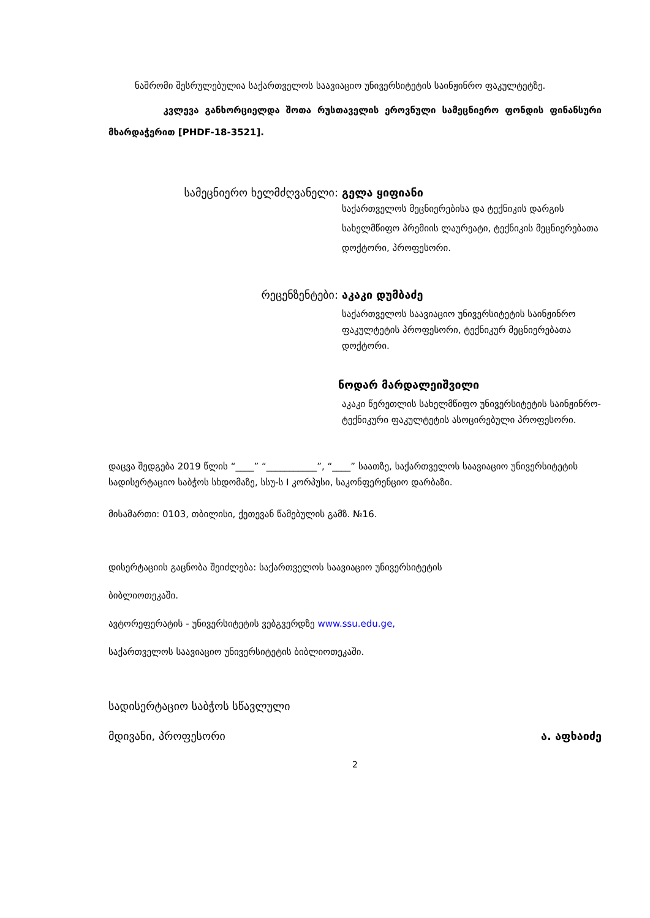ნაშრომი შესრულებულია საქართველოს საავიაციო უნივერსიტეტის საინჟინრო ფაკულტეტზე.
კვლევა განხორციელდა შოთა რუსთაველის ეროვნული სამეცნიერო ფონდის ფინანსური მხარდაჭერით [PHDF-18-3521].
სამეცნიერო ხელმძღვანელი: გელა ყიფიანი
საქართველოს მეცნიერებისა და ტექნიკის დარგის სახელმწიფო პრემიის ლაურეატი, ტექნიკის მეცნიერებათა დოქტორი, პროფესორი.
რეცენზენტები: აკაკი დუმბაძე
საქართველოს საავიაციო უნივერსიტეტის საინჟინრო ფაკულტეტის პროფესორი, ტექნიკურ მეცნიერებათა დოქტორი.
ნოდარ მარდალეიშვილი
აკაკი წერეთლის სახელმწიფო უნივერსიტეტის საინჟინრო-ტექნიკური ფაკულტეტის ასოცირებული პროფესორი.
დაცვა შედგება 2019 წლის “____” “___________”, “____” საათზე, საქართველოს საავიაციო უნივერსიტეტის სადისერტაციო საბჭოს სხდომაზე, სსუ-ს I კორპუსი, საკონფერენციო დარბაზი.
მისამართი: 0103, თბილისი, ქეთევან წამებულის გამზ. №16.
დისერტაციის გაცნობა შეიძლება: საქართველოს საავიაციო უნივერსიტეტის
ბიბლიოთეკაში.
ავტორეფერატის - უნივერსიტეტის ვებგვერდზე www.ssu.edu.ge,
საქართველოს საავიაციო უნივერსიტეტის ბიბლიოთეკაში.
სადისერტაციო საბჭოს სწავლული
მდივანი, პროფესორი ა. აფხაიძე
2